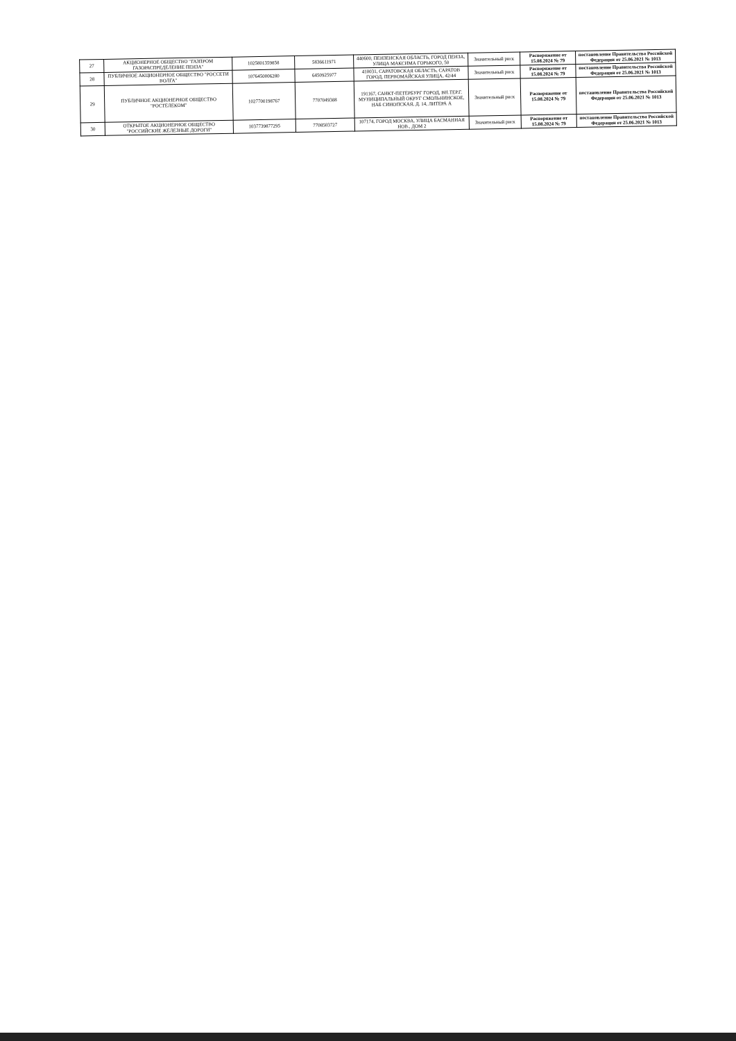| 27 | АКЦИОНЕРНОЕ ОБЩЕСТВО "ГАЗПРОМ ГАЗОРАСПРЕДЕЛЕНИЕ ПЕНЗА" | 1025801359858 | 5836611971 | 440600, ПЕНЗЕНСКАЯ ОБЛАСТЬ, ГОРОД ПЕНЗА, УЛИЦА МАКСИМА ГОРЬКОГО, 50 | Значительный риск | Распоряжение от 15.08.2024 № 79 | постановление Правительства Российской Федерации от 25.06.2021 № 1013 |
| 28 | ПУБЛИЧНОЕ АКЦИОНЕРНОЕ ОБЩЕСТВО "РОССЕТИ ВОЛГА" | 1076450006280 | 6450925977 | 410031, САРАТОВСКАЯ ОБЛАСТЬ, САРАТОВ ГОРОД, ПЕРВОМАЙСКАЯ УЛИЦА, 42/44 | Значительный риск | Распоряжение от 15.08.2024 № 79 | постановление Правительства Российской Федерации от 25.06.2021 № 1013 |
| 29 | ПУБЛИЧНОЕ АКЦИОНЕРНОЕ ОБЩЕСТВО "РОСТЕЛЕКОМ" | 1027700198767 | 7707049388 | 191167, САНКТ-ПЕТЕРБУРГ ГОРОД, ВН.ТЕР.Г. МУНИЦИПАЛЬНЫЙ ОКРУГ СМОЛЬНИНСКОЕ, НАБ СИНОПСКАЯ, Д. 14, ЛИТЕРА А | Значительный риск | Распоряжение от 15.08.2024 № 79 | постановление Правительства Российской Федерации от 25.06.2021 № 1013 |
| 30 | ОТКРЫТОЕ АКЦИОНЕРНОЕ ОБЩЕСТВО "РОССИЙСКИЕ ЖЕЛЕЗНЫЕ ДОРОГИ" | 1037739877295 | 7708503727 | 107174, ГОРОД МОСКВА, УЛИЦА БАСМАННАЯ НОВ., ДОМ 2 | Значительный риск | Распоряжение от 15.08.2024 № 79 | постановление Правительства Российской Федерации от 25.06.2021 № 1013 |